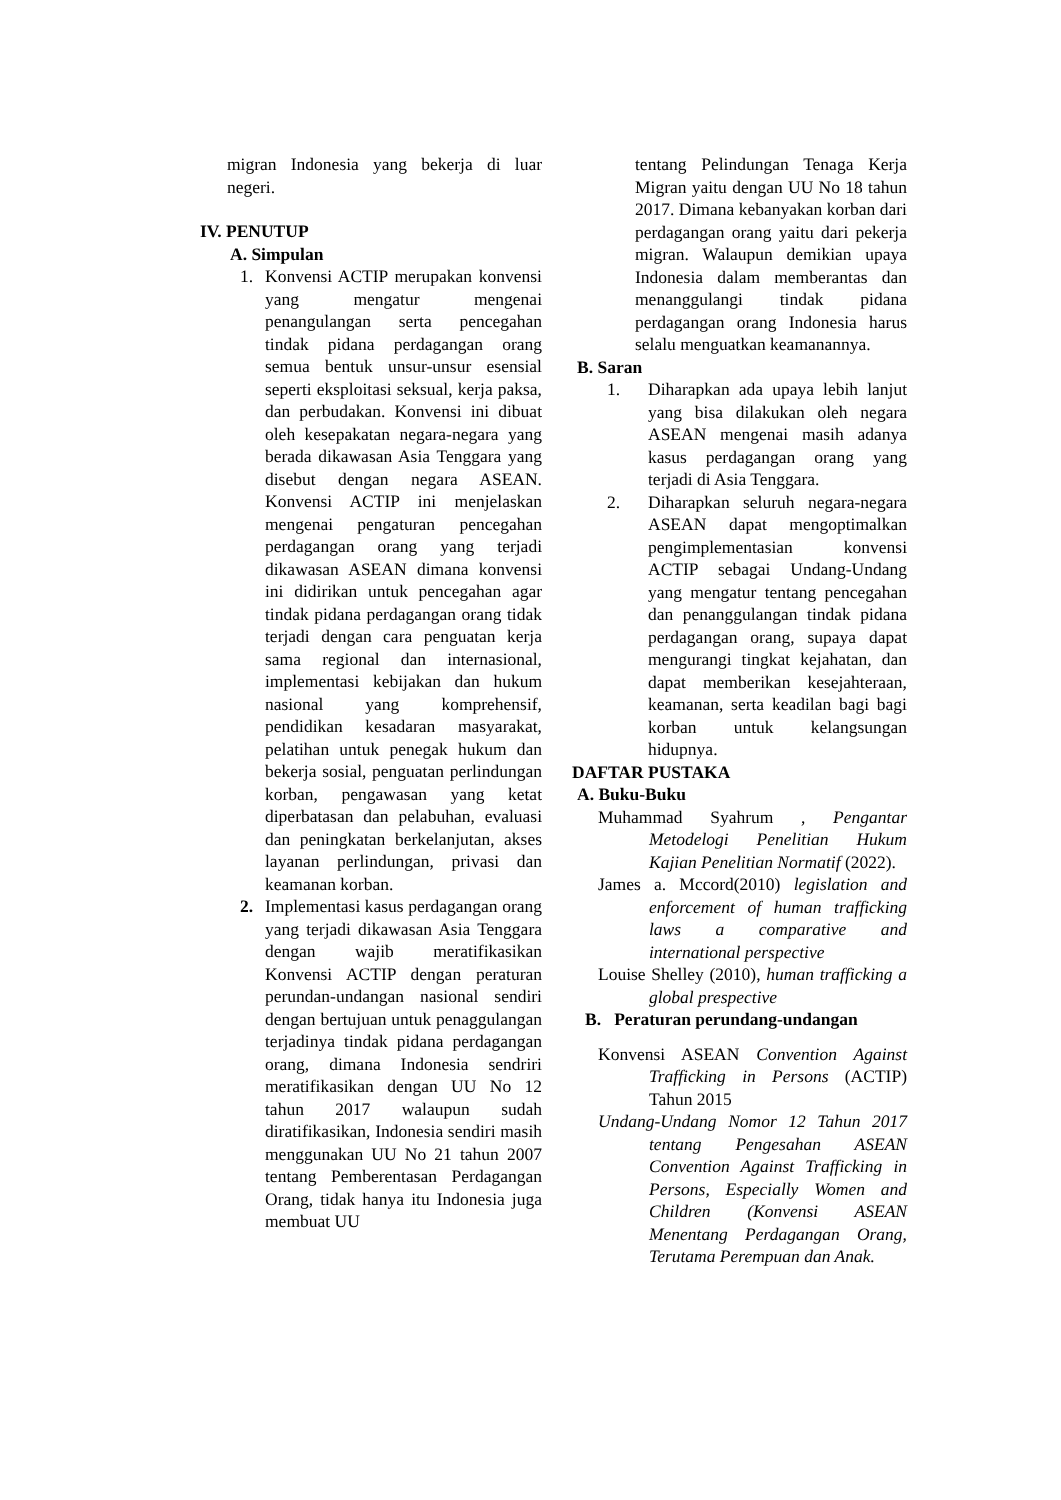migran Indonesia yang bekerja di luar negeri.
IV. PENUTUP
A. Simpulan
1. Konvensi ACTIP merupakan konvensi yang mengatur mengenai penangulangan serta pencegahan tindak pidana perdagangan orang semua bentuk unsur-unsur esensial seperti eksploitasi seksual, kerja paksa, dan perbudakan. Konvensi ini dibuat oleh kesepakatan negara-negara yang berada dikawasan Asia Tenggara yang disebut dengan negara ASEAN. Konvensi ACTIP ini menjelaskan mengenai pengaturan pencegahan perdagangan orang yang terjadi dikawasan ASEAN dimana konvensi ini didirikan untuk pencegahan agar tindak pidana perdagangan orang tidak terjadi dengan cara penguatan kerja sama regional dan internasional, implementasi kebijakan dan hukum nasional yang komprehensif, pendidikan kesadaran masyarakat, pelatihan untuk penegak hukum dan bekerja sosial, penguatan perlindungan korban, pengawasan yang ketat diperbatasan dan pelabuhan, evaluasi dan peningkatan berkelanjutan, akses layanan perlindungan, privasi dan keamanan korban.
2. Implementasi kasus perdagangan orang yang terjadi dikawasan Asia Tenggara dengan wajib meratifikasikan Konvensi ACTIP dengan peraturan perundan-undangan nasional sendiri dengan bertujuan untuk penaggulangan terjadinya tindak pidana perdagangan orang, dimana Indonesia sendriri meratifikasikan dengan UU No 12 tahun 2017 walaupun sudah diratifikasikan, Indonesia sendiri masih menggunakan UU No 21 tahun 2007 tentang Pemberentasan Perdagangan Orang, tidak hanya itu Indonesia juga membuat UU
tentang Pelindungan Tenaga Kerja Migran yaitu dengan UU No 18 tahun 2017. Dimana kebanyakan korban dari perdagangan orang yaitu dari pekerja migran. Walaupun demikian upaya Indonesia dalam memberantas dan menanggulangi tindak pidana perdagangan orang Indonesia harus selalu menguatkan keamanannya.
B. Saran
1. Diharapkan ada upaya lebih lanjut yang bisa dilakukan oleh negara ASEAN mengenai masih adanya kasus perdagangan orang yang terjadi di Asia Tenggara.
2. Diharapkan seluruh negara-negara ASEAN dapat mengoptimalkan pengimplementasian konvensi ACTIP sebagai Undang-Undang yang mengatur tentang pencegahan dan penanggulangan tindak pidana perdagangan orang, supaya dapat mengurangi tingkat kejahatan, dan dapat memberikan kesejahteraan, keamanan, serta keadilan bagi bagi korban untuk kelangsungan hidupnya.
DAFTAR PUSTAKA
A. Buku-Buku
Muhammad Syahrum , Pengantar Metodelogi Penelitian Hukum Kajian Penelitian Normatif (2022).
James a. Mccord(2010) legislation and enforcement of human trafficking laws a comparative and international perspective
Louise Shelley (2010), human trafficking a global prespective
B. Peraturan perundang-undangan
Konvensi ASEAN Convention Against Trafficking in Persons (ACTIP) Tahun 2015
Undang-Undang Nomor 12 Tahun 2017 tentang Pengesahan ASEAN Convention Against Trafficking in Persons, Especially Women and Children (Konvensi ASEAN Menentang Perdagangan Orang, Terutama Perempuan dan Anak.